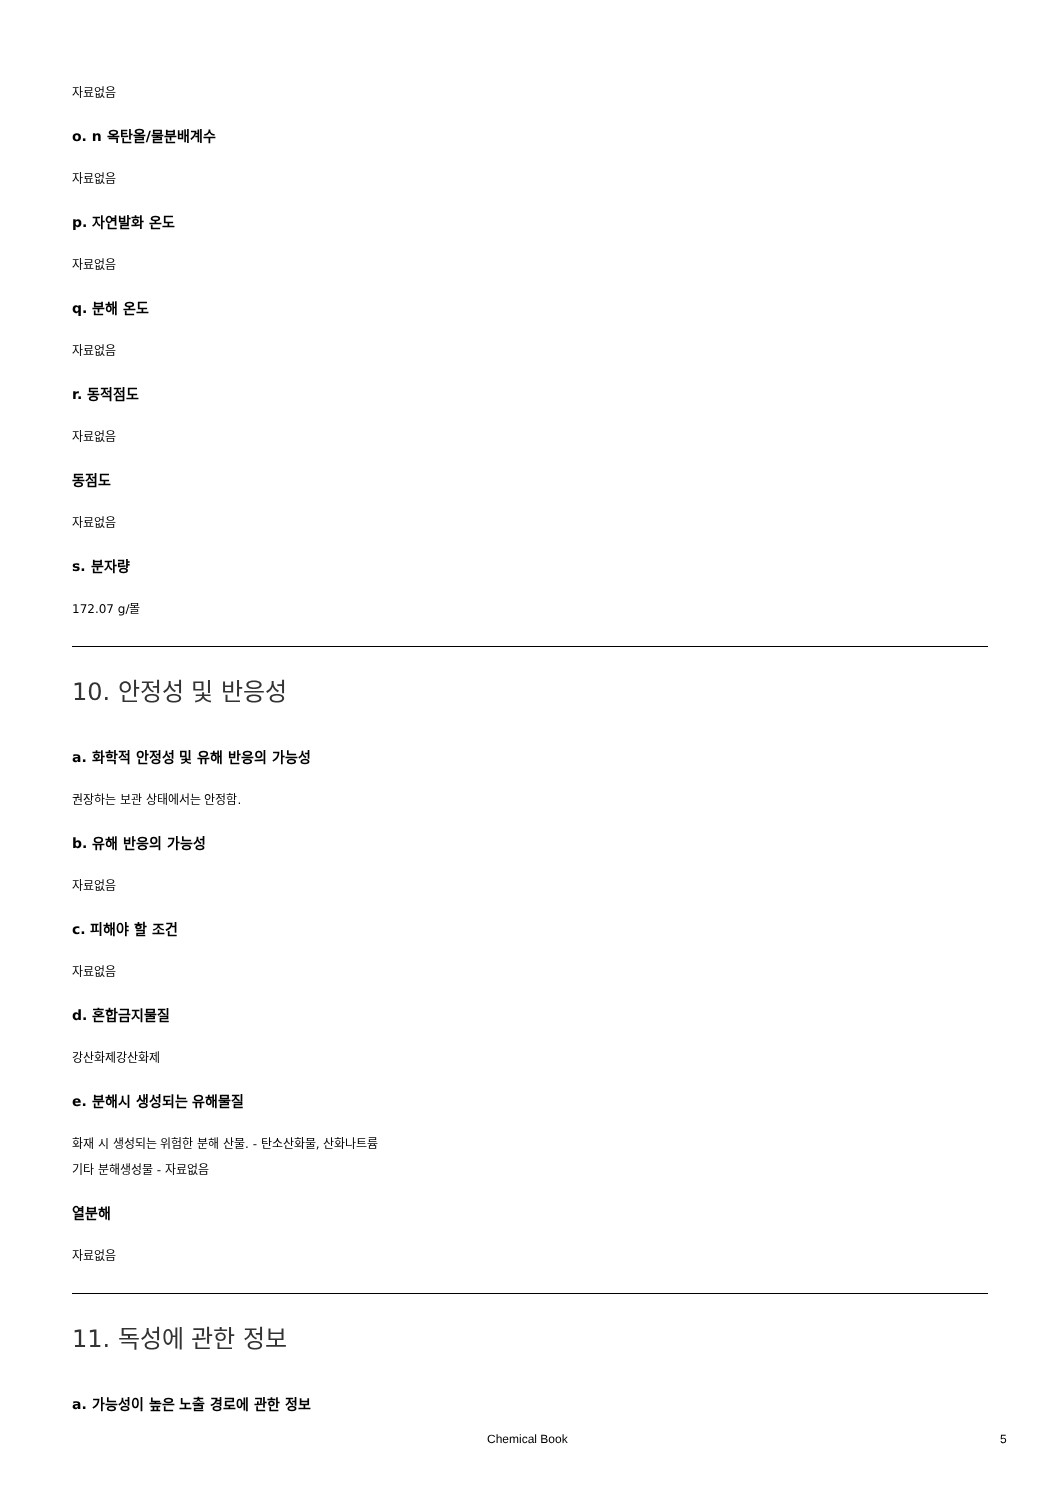자료없음
o. n 옥탄올/물분배계수
자료없음
p. 자연발화 온도
자료없음
q. 분해 온도
자료없음
r. 동적점도
자료없음
동점도
자료없음
s. 분자량
172.07 g/몰
10. 안정성 및 반응성
a. 화학적 안정성 및 유해 반응의 가능성
권장하는 보관 상태에서는 안정함.
b. 유해 반응의 가능성
자료없음
c. 피해야 할 조건
자료없음
d. 혼합금지물질
강산화제강산화제
e. 분해시 생성되는 유해물질
화재 시 생성되는 위험한 분해 산물. - 탄소산화물, 산화나트륨
기타 분해생성물 - 자료없음
열분해
자료없음
11. 독성에 관한 정보
a. 가능성이 높은 노출 경로에 관한 정보
Chemical Book 5